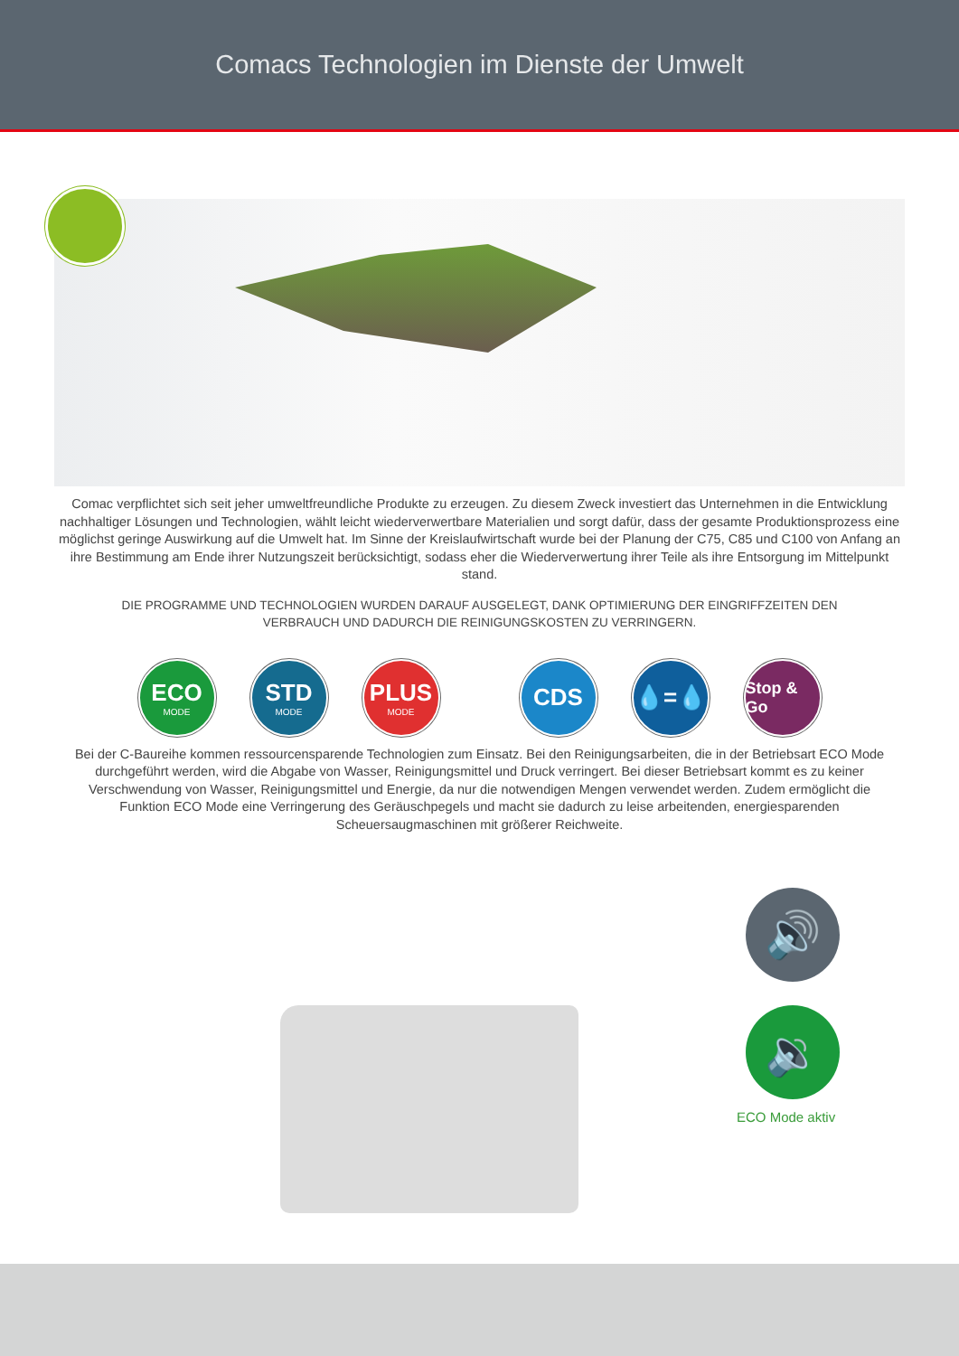Comacs Technologien im Dienste der Umwelt
Comac verpflichtet sich seit jeher umweltfreundliche Produkte zu erzeugen. Zu diesem Zweck investiert das Unternehmen in die Entwicklung nachhaltiger Lösungen und Technologien, wählt leicht wiederverwertbare Materialien und sorgt dafür, dass der gesamte Produktionsprozess eine möglichst geringe Auswirkung auf die Umwelt hat. Im Sinne der Kreislaufwirtschaft wurde bei der Planung der C75, C85 und C100 von Anfang an ihre Bestimmung am Ende ihrer Nutzungszeit berücksichtigt, sodass eher die Wiederverwertung ihrer Teile als ihre Entsorgung im Mittelpunkt stand.
DIE PROGRAMME UND TECHNOLOGIEN WURDEN DARAUF AUSGELEGT, DANK OPTIMIERUNG DER EINGRIFFZEITEN DEN VERBRAUCH UND DADURCH DIE REINIGUNGSKOSTEN ZU VERRINGERN.
ECO
MODE
STD
MODE
PLUS
MODE
CDS 💧=💧
Stop & Go
Bei der C-Baureihe kommen ressourcensparende Technologien zum Einsatz. Bei den Reinigungsarbeiten, die in der Betriebsart ECO Mode durchgeführt werden, wird die Abgabe von Wasser, Reinigungsmittel und Druck verringert. Bei dieser Betriebsart kommt es zu keiner Verschwendung von Wasser, Reinigungsmittel und Energie, da nur die notwendigen Mengen verwendet werden. Zudem ermöglicht die Funktion ECO Mode eine Verringerung des Geräuschpegels und macht sie dadurch zu leise arbeitenden, energiesparenden Scheuersaugmaschinen mit größerer Reichweite.
🔊
🔉
ECO Mode aktiv